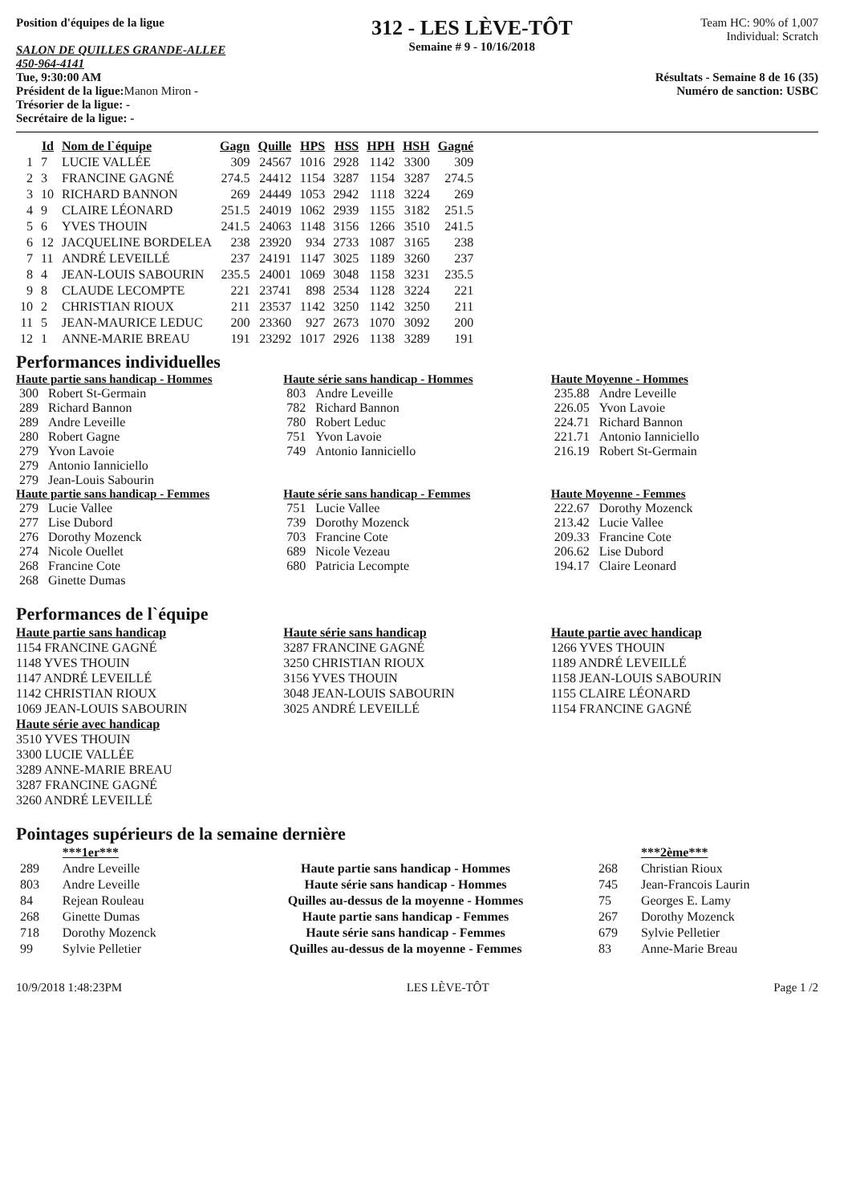Position d'équipes de la ligue
SALON DE QUILLES GRANDE-ALLEE
450-964-4141
Tue, 9:30:00 AM
Président de la ligue: Manon Miron -
Trésorier de la ligue: -
Secrétaire de la ligue: -
312 - LES LÈVE-TÔT
Semaine # 9 - 10/16/2018
Team HC: 90% of 1,007
Individual: Scratch
Résultats - Semaine 8 de 16 (35)
Numéro de sanction: USBC
| | Id | Nom de l`équipe | Gagn | Quille | HPS | HSS | HPH | HSH | Gagné |
| --- | --- | --- | --- | --- | --- | --- | --- | --- | --- |
| 1 | 7 | LUCIE VALLÉE | 309 | 24567 | 1016 | 2928 | 1142 | 3300 | 309 |
| 2 | 3 | FRANCINE GAGNÉ | 274.5 | 24412 | 1154 | 3287 | 1154 | 3287 | 274.5 |
| 3 | 10 | RICHARD BANNON | 269 | 24449 | 1053 | 2942 | 1118 | 3224 | 269 |
| 4 | 9 | CLAIRE LÉONARD | 251.5 | 24019 | 1062 | 2939 | 1155 | 3182 | 251.5 |
| 5 | 6 | YVES THOUIN | 241.5 | 24063 | 1148 | 3156 | 1266 | 3510 | 241.5 |
| 6 | 12 | JACQUELINE BORDELEA | 238 | 23920 | 934 | 2733 | 1087 | 3165 | 238 |
| 7 | 11 | ANDRÉ LEVEILLÉ | 237 | 24191 | 1147 | 3025 | 1189 | 3260 | 237 |
| 8 | 4 | JEAN-LOUIS SABOURIN | 235.5 | 24001 | 1069 | 3048 | 1158 | 3231 | 235.5 |
| 9 | 8 | CLAUDE LECOMPTE | 221 | 23741 | 898 | 2534 | 1128 | 3224 | 221 |
| 10 | 2 | CHRISTIAN RIOUX | 211 | 23537 | 1142 | 3250 | 1142 | 3250 | 211 |
| 11 | 5 | JEAN-MAURICE LEDUC | 200 | 23360 | 927 | 2673 | 1070 | 3092 | 200 |
| 12 | 1 | ANNE-MARIE BREAU | 191 | 23292 | 1017 | 2926 | 1138 | 3289 | 191 |
Performances individuelles
Haute partie sans handicap - Hommes
| 300 | Robert St-Germain |
| 289 | Richard Bannon |
| 289 | Andre Leveille |
| 280 | Robert Gagne |
| 279 | Yvon Lavoie |
| 279 | Antonio Ianniciello |
| 279 | Jean-Louis Sabourin |
Haute série sans handicap - Hommes
| 803 | Andre Leveille |
| 782 | Richard Bannon |
| 780 | Robert Leduc |
| 751 | Yvon Lavoie |
| 749 | Antonio Ianniciello |
Haute Moyenne - Hommes
| 235.88 | Andre Leveille |
| 226.05 | Yvon Lavoie |
| 224.71 | Richard Bannon |
| 221.71 | Antonio Ianniciello |
| 216.19 | Robert St-Germain |
Haute partie sans handicap - Femmes
| 279 | Lucie Vallee |
| 277 | Lise Dubord |
| 276 | Dorothy Mozenck |
| 274 | Nicole Ouellet |
| 268 | Francine Cote |
| 268 | Ginette Dumas |
Haute série sans handicap - Femmes
| 751 | Lucie Vallee |
| 739 | Dorothy Mozenck |
| 703 | Francine Cote |
| 689 | Nicole Vezeau |
| 680 | Patricia Lecompte |
Haute Moyenne - Femmes
| 222.67 | Dorothy Mozenck |
| 213.42 | Lucie Vallee |
| 209.33 | Francine Cote |
| 206.62 | Lise Dubord |
| 194.17 | Claire Leonard |
Performances de l`équipe
Haute partie sans handicap
1154 FRANCINE GAGNÉ
1148 YVES THOUIN
1147 ANDRÉ LEVEILLÉ
1142 CHRISTIAN RIOUX
1069 JEAN-LOUIS SABOURIN
Haute série avec handicap
3510 YVES THOUIN
3300 LUCIE VALLÉE
3289 ANNE-MARIE BREAU
3287 FRANCINE GAGNÉ
3260 ANDRÉ LEVEILLÉ
Haute série sans handicap
3287 FRANCINE GAGNÉ
3250 CHRISTIAN RIOUX
3156 YVES THOUIN
3048 JEAN-LOUIS SABOURIN
3025 ANDRÉ LEVEILLÉ
Haute partie avec handicap
1266 YVES THOUIN
1189 ANDRÉ LEVEILLÉ
1158 JEAN-LOUIS SABOURIN
1155 CLAIRE LÉONARD
1154 FRANCINE GAGNÉ
Pointages supérieurs de la semaine dernière
| | ***1er*** | | | ***2ème*** |
| --- | --- | --- | --- | --- |
| 289 | Andre Leveille | Haute partie sans handicap - Hommes | 268 | Christian Rioux |
| 803 | Andre Leveille | Haute série sans handicap - Hommes | 745 | Jean-Francois Laurin |
| 84 | Rejean Rouleau | Quilles au-dessus de la moyenne - Hommes | 75 | Georges E. Lamy |
| 268 | Ginette Dumas | Haute partie sans handicap - Femmes | 267 | Dorothy Mozenck |
| 718 | Dorothy Mozenck | Haute série sans handicap - Femmes | 679 | Sylvie Pelletier |
| 99 | Sylvie Pelletier | Quilles au-dessus de la moyenne - Femmes | 83 | Anne-Marie Breau |
10/9/2018 1:48:23PM LES LÈVE-TÔT Page 1 /2